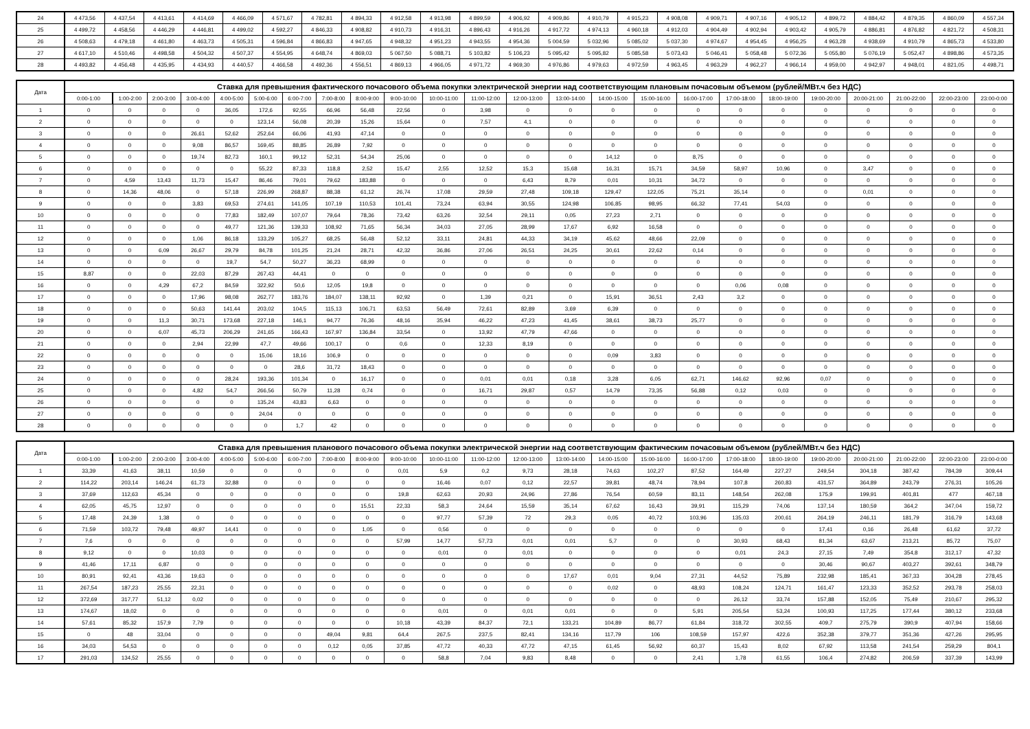| 24 | 4 473,56 | 4 437,54 | 4 413,61 | 4 414,69 | 4 466,09 | 4 571,67 | 4 782,81 | 4 894,33 | 4 912,58 | 4 913,98 | 4 899,59 | 4 906,92 | 4 909,86 | 4 910,79 | 4 915,23 | 4 908,08 | 4 909,71 | 4 907,16 | 4 905,12 | 4 899,72 | 4 884,42 | 4 879,35 | 4 860,09 | 4 557,34 |
| 25 | 4 499,72 | 4 458,56 | 4 446,29 | 4 446,81 | 4 499,02 | 4 592,27 | 4 846,33 | 4 908,82 | 4 910,73 | 4 916,31 | 4 896,43 | 4 916,26 | 4 917,72 | 4 974,13 | 4 960,18 | 4 912,03 | 4 904,49 | 4 902,94 | 4 903,42 | 4 905,79 | 4 886,81 | 4 876,82 | 4 821,72 | 4 508,31 |
| 26 | 4 508,63 | 4 479,18 | 4 461,80 | 4 463,73 | 4 505,31 | 4 596,84 | 4 866,83 | 4 947,65 | 4 948,32 | 4 951,23 | 4 943,55 | 4 954,36 | 5 004,59 | 5 032,96 | 5 085,02 | 5 037,30 | 4 974,67 | 4 954,45 | 4 956,25 | 4 963,28 | 4 938,69 | 4 910,79 | 4 865,73 | 4 533,80 |
| 27 | 4 617,10 | 4 510,46 | 4 498,58 | 4 504,32 | 4 507,37 | 4 554,95 | 4 648,74 | 4 869,03 | 5 067,50 | 5 088,71 | 5 103,82 | 5 106,23 | 5 095,42 | 5 095,82 | 5 085,58 | 5 073,43 | 5 046,41 | 5 058,48 | 5 072,36 | 5 055,80 | 5 076,19 | 5 052,47 | 4 898,86 | 4 573,35 |
| 28 | 4 493,82 | 4 456,48 | 4 435,95 | 4 434,93 | 4 440,57 | 4 466,58 | 4 492,36 | 4 556,51 | 4 869,13 | 4 966,05 | 4 971,72 | 4 969,30 | 4 976,86 | 4 979,63 | 4 972,59 | 4 963,45 | 4 963,29 | 4 962,27 | 4 966,14 | 4 959,00 | 4 942,97 | 4 948,01 | 4 821,05 | 4 498,71 |
| Дата | Ставка для превышения фактического почасового объема покупки электрической энергии над соответствующим плановым почасовым объемом (рублей/МВт.ч без НДС) | | | | | | | | | | | | | | | | | | | | | | | |
| --- | --- | --- | --- | --- | --- | --- | --- | --- | --- | --- | --- | --- | --- | --- | --- | --- | --- | --- | --- | --- | --- | --- | --- | --- |
| | 0:00-1:00 | 1:00-2:00 | 2:00-3:00 | 3:00-4:00 | 4:00-5:00 | 5:00-6:00 | 6:00-7:00 | 7:00-8:00 | 8:00-9:00 | 9:00-10:00 | 10:00-11:00 | 11:00-12:00 | 12:00-13:00 | 13:00-14:00 | 14:00-15:00 | 15:00-16:00 | 16:00-17:00 | 17:00-18:00 | 18:00-19:00 | 19:00-20:00 | 20:00-21:00 | 21:00-22:00 | 22:00-23:00 | 23:00-0:00 |
| 1 | 0 | 0 | 0 | 0 | 36,05 | 172,6 | 92,55 | 66,96 | 56,48 | 22,56 | 0 | 3,98 | 0 | 0 | 0 | 0 | 0 | 0 | 0 | 0 | 0 | 0 | 0 | 0 |
| 2 | 0 | 0 | 0 | 0 | 0 | 123,14 | 56,08 | 20,39 | 15,26 | 15,64 | 0 | 7,57 | 4,1 | 0 | 0 | 0 | 0 | 0 | 0 | 0 | 0 | 0 | 0 | 0 |
| 3 | 0 | 0 | 0 | 26,61 | 52,62 | 252,64 | 66,06 | 41,93 | 47,14 | 0 | 0 | 0 | 0 | 0 | 0 | 0 | 0 | 0 | 0 | 0 | 0 | 0 | 0 | 0 |
| 4 | 0 | 0 | 0 | 9,08 | 86,57 | 169,45 | 88,85 | 26,89 | 7,92 | 0 | 0 | 0 | 0 | 0 | 0 | 0 | 0 | 0 | 0 | 0 | 0 | 0 | 0 | 0 |
| 5 | 0 | 0 | 0 | 19,74 | 82,73 | 160,1 | 99,12 | 52,31 | 54,34 | 25,06 | 0 | 0 | 0 | 0 | 14,12 | 0 | 8,75 | 0 | 0 | 0 | 0 | 0 | 0 | 0 |
| 6 | 0 | 0 | 0 | 0 | 0 | 55,22 | 87,33 | 118,8 | 2,52 | 15,47 | 2,55 | 12,52 | 15,3 | 15,68 | 16,31 | 15,71 | 34,59 | 58,97 | 10,96 | 0 | 3,47 | 0 | 0 | 0 |
| 7 | 0 | 4,59 | 13,43 | 11,73 | 15,47 | 86,46 | 79,01 | 79,62 | 183,88 | 0 | 0 | 0 | 6,43 | 8,79 | 0,01 | 10,31 | 34,72 | 0 | 0 | 0 | 0 | 0 | 0 | 0 |
| 8 | 0 | 14,36 | 48,06 | 0 | 57,18 | 226,99 | 268,87 | 88,38 | 61,12 | 26,74 | 17,08 | 29,59 | 27,48 | 109,18 | 129,47 | 122,05 | 75,21 | 35,14 | 0 | 0 | 0,01 | 0 | 0 | 0 |
| 9 | 0 | 0 | 0 | 3,83 | 69,53 | 274,61 | 141,05 | 107,19 | 110,53 | 101,41 | 73,24 | 63,94 | 30,55 | 124,98 | 106,85 | 98,95 | 66,32 | 77,41 | 54,03 | 0 | 0 | 0 | 0 | 0 |
| 10 | 0 | 0 | 0 | 0 | 77,83 | 182,49 | 107,07 | 79,64 | 78,36 | 73,42 | 63,26 | 32,54 | 29,11 | 0,05 | 27,23 | 2,71 | 0 | 0 | 0 | 0 | 0 | 0 | 0 | 0 |
| 11 | 0 | 0 | 0 | 0 | 49,77 | 121,36 | 139,33 | 108,92 | 71,65 | 56,34 | 34,03 | 27,05 | 28,99 | 17,67 | 6,92 | 16,58 | 0 | 0 | 0 | 0 | 0 | 0 | 0 | 0 |
| 12 | 0 | 0 | 0 | 1,06 | 86,18 | 133,29 | 105,27 | 68,25 | 56,48 | 52,12 | 33,11 | 24,81 | 44,33 | 34,19 | 45,62 | 48,66 | 22,09 | 0 | 0 | 0 | 0 | 0 | 0 | 0 |
| 13 | 0 | 0 | 6,09 | 26,67 | 29,79 | 84,78 | 101,25 | 21,24 | 28,71 | 42,32 | 36,86 | 27,06 | 26,51 | 24,25 | 30,61 | 22,62 | 0,14 | 0 | 0 | 0 | 0 | 0 | 0 | 0 |
| 14 | 0 | 0 | 0 | 0 | 19,7 | 54,7 | 50,27 | 36,23 | 68,99 | 0 | 0 | 0 | 0 | 0 | 0 | 0 | 0 | 0 | 0 | 0 | 0 | 0 | 0 | 0 |
| 15 | 8,87 | 0 | 0 | 22,03 | 87,29 | 267,43 | 44,41 | 0 | 0 | 0 | 0 | 0 | 0 | 0 | 0 | 0 | 0 | 0 | 0 | 0 | 0 | 0 | 0 | 0 |
| 16 | 0 | 0 | 4,29 | 67,2 | 84,59 | 322,92 | 50,6 | 12,05 | 19,8 | 0 | 0 | 0 | 0 | 0 | 0 | 0 | 0 | 0,06 | 0,08 | 0 | 0 | 0 | 0 | 0 |
| 17 | 0 | 0 | 0 | 17,96 | 98,08 | 262,77 | 183,76 | 184,07 | 138,11 | 92,92 | 0 | 1,39 | 0,21 | 0 | 15,91 | 36,51 | 2,43 | 3,2 | 0 | 0 | 0 | 0 | 0 | 0 |
| 18 | 0 | 0 | 0 | 50,63 | 141,44 | 203,02 | 104,5 | 115,13 | 106,71 | 63,53 | 56,49 | 72,61 | 82,89 | 3,69 | 6,39 | 0 | 0 | 0 | 0 | 0 | 0 | 0 | 0 | 0 |
| 19 | 0 | 0 | 11,3 | 30,71 | 173,68 | 227,18 | 146,1 | 94,77 | 76,36 | 48,16 | 35,94 | 46,22 | 47,23 | 41,45 | 38,61 | 38,73 | 25,77 | 0 | 0 | 0 | 0 | 0 | 0 | 0 |
| 20 | 0 | 0 | 6,07 | 45,73 | 206,29 | 241,65 | 166,43 | 167,97 | 136,84 | 33,54 | 0 | 13,92 | 47,79 | 47,66 | 0 | 0 | 0 | 0 | 0 | 0 | 0 | 0 | 0 | 0 |
| 21 | 0 | 0 | 0 | 2,94 | 22,99 | 47,7 | 49,66 | 100,17 | 0 | 0,6 | 0 | 12,33 | 8,19 | 0 | 0 | 0 | 0 | 0 | 0 | 0 | 0 | 0 | 0 | 0 |
| 22 | 0 | 0 | 0 | 0 | 0 | 15,06 | 18,16 | 106,9 | 0 | 0 | 0 | 0 | 0 | 0 | 0,09 | 3,83 | 0 | 0 | 0 | 0 | 0 | 0 | 0 | 0 |
| 23 | 0 | 0 | 0 | 0 | 0 | 0 | 28,6 | 31,72 | 18,43 | 0 | 0 | 0 | 0 | 0 | 0 | 0 | 0 | 0 | 0 | 0 | 0 | 0 | 0 | 0 |
| 24 | 0 | 0 | 0 | 0 | 28,24 | 193,36 | 101,34 | 0 | 16,17 | 0 | 0 | 0,01 | 0,01 | 0,18 | 3,28 | 6,05 | 62,71 | 146,62 | 92,96 | 0,07 | 0 | 0 | 0 | 0 |
| 25 | 0 | 0 | 0 | 4,82 | 54,7 | 266,56 | 50,79 | 11,28 | 0,74 | 0 | 0 | 16,71 | 29,87 | 0,57 | 14,79 | 73,35 | 56,88 | 0,12 | 0,03 | 0 | 0 | 0 | 0 | 0 |
| 26 | 0 | 0 | 0 | 0 | 0 | 135,24 | 43,83 | 6,63 | 0 | 0 | 0 | 0 | 0 | 0 | 0 | 0 | 0 | 0 | 0 | 0 | 0 | 0 | 0 | 0 |
| 27 | 0 | 0 | 0 | 0 | 0 | 24,04 | 0 | 0 | 0 | 0 | 0 | 0 | 0 | 0 | 0 | 0 | 0 | 0 | 0 | 0 | 0 | 0 | 0 | 0 |
| 28 | 0 | 0 | 0 | 0 | 0 | 0 | 1,7 | 42 | 0 | 0 | 0 | 0 | 0 | 0 | 0 | 0 | 0 | 0 | 0 | 0 | 0 | 0 | 0 | 0 |
| Дата | Ставка для превышения планового почасового объема покупки электрической энергии над соответствующим фактическим почасовым объемом (рублей/МВт.ч без НДС) | | | | | | | | | | | | | | | | | | | | | | | |
| --- | --- | --- | --- | --- | --- | --- | --- | --- | --- | --- | --- | --- | --- | --- | --- | --- | --- | --- | --- | --- | --- | --- | --- | --- |
| | 0:00-1:00 | 1:00-2:00 | 2:00-3:00 | 3:00-4:00 | 4:00-5:00 | 5:00-6:00 | 6:00-7:00 | 7:00-8:00 | 8:00-9:00 | 9:00-10:00 | 10:00-11:00 | 11:00-12:00 | 12:00-13:00 | 13:00-14:00 | 14:00-15:00 | 15:00-16:00 | 16:00-17:00 | 17:00-18:00 | 18:00-19:00 | 19:00-20:00 | 20:00-21:00 | 21:00-22:00 | 22:00-23:00 | 23:00-0:00 |
| 1 | 33,39 | 41,63 | 38,11 | 10,59 | 0 | 0 | 0 | 0 | 0 | 0,01 | 5,9 | 0,2 | 9,73 | 28,18 | 74,63 | 102,27 | 87,52 | 164,49 | 227,27 | 249,54 | 304,18 | 387,42 | 784,39 | 309,44 |
| 2 | 114,22 | 203,14 | 146,24 | 61,73 | 32,88 | 0 | 0 | 0 | 0 | 0 | 16,46 | 0,07 | 0,12 | 22,57 | 39,81 | 48,74 | 78,94 | 107,8 | 260,83 | 431,57 | 364,89 | 243,79 | 276,31 | 105,26 |
| 3 | 37,69 | 112,63 | 45,34 | 0 | 0 | 0 | 0 | 0 | 0 | 19,8 | 62,63 | 20,93 | 24,96 | 27,86 | 76,54 | 60,59 | 83,11 | 148,54 | 262,08 | 175,9 | 199,91 | 401,81 | 477 | 467,18 |
| 4 | 62,05 | 45,75 | 12,97 | 0 | 0 | 0 | 0 | 0 | 15,51 | 22,33 | 58,3 | 24,64 | 15,59 | 35,14 | 67,62 | 16,43 | 39,91 | 115,29 | 74,06 | 137,14 | 180,59 | 364,2 | 347,04 | 159,72 |
| 5 | 17,48 | 24,39 | 1,38 | 0 | 0 | 0 | 0 | 0 | 0 | 0 | 97,77 | 57,39 | 72 | 29,3 | 0,05 | 40,72 | 103,96 | 135,03 | 200,61 | 264,19 | 246,11 | 181,79 | 316,79 | 143,68 |
| 6 | 71,59 | 103,72 | 79,48 | 49,97 | 14,41 | 0 | 0 | 0 | 1,05 | 0 | 0,56 | 0 | 0 | 0 | 0 | 0 | 0 | 0 | 0 | 17,41 | 0,16 | 26,48 | 61,62 | 37,72 |
| 7 | 7,6 | 0 | 0 | 0 | 0 | 0 | 0 | 0 | 0 | 57,99 | 14,77 | 57,73 | 0,01 | 0,01 | 5,7 | 0 | 0 | 30,93 | 68,43 | 81,34 | 63,67 | 213,21 | 85,72 | 75,07 |
| 8 | 9,12 | 0 | 0 | 10,03 | 0 | 0 | 0 | 0 | 0 | 0 | 0,01 | 0 | 0,01 | 0 | 0 | 0 | 0 | 0,01 | 24,3 | 27,15 | 7,49 | 354,8 | 312,17 | 47,32 |
| 9 | 41,46 | 17,11 | 6,87 | 0 | 0 | 0 | 0 | 0 | 0 | 0 | 0 | 0 | 0 | 0 | 0 | 0 | 0 | 0 | 0 | 30,46 | 90,67 | 403,27 | 392,61 | 348,79 |
| 10 | 80,91 | 92,41 | 43,36 | 19,63 | 0 | 0 | 0 | 0 | 0 | 0 | 0 | 0 | 0 | 17,67 | 0,01 | 9,04 | 27,31 | 44,52 | 75,89 | 232,98 | 185,41 | 367,33 | 304,28 | 278,45 |
| 11 | 267,54 | 187,23 | 25,55 | 22,31 | 0 | 0 | 0 | 0 | 0 | 0 | 0 | 0 | 0 | 0 | 0,02 | 0 | 48,93 | 108,24 | 124,71 | 161,47 | 123,33 | 352,52 | 293,78 | 258,03 |
| 12 | 372,69 | 317,77 | 51,12 | 0,02 | 0 | 0 | 0 | 0 | 0 | 0 | 0 | 0 | 0 | 0 | 0 | 0 | 0 | 26,12 | 33,74 | 157,88 | 152,05 | 75,49 | 210,67 | 295,32 |
| 13 | 174,67 | 18,02 | 0 | 0 | 0 | 0 | 0 | 0 | 0 | 0 | 0,01 | 0 | 0,01 | 0,01 | 0 | 0 | 5,91 | 205,54 | 53,24 | 100,93 | 117,25 | 177,44 | 380,12 | 233,68 |
| 14 | 57,61 | 85,32 | 157,9 | 7,79 | 0 | 0 | 0 | 0 | 0 | 10,18 | 43,39 | 84,37 | 72,1 | 133,21 | 104,89 | 86,77 | 61,84 | 318,72 | 302,55 | 409,7 | 275,79 | 390,9 | 407,94 | 158,66 |
| 15 | 0 | 48 | 33,04 | 0 | 0 | 0 | 0 | 49,04 | 9,81 | 64,4 | 267,5 | 237,5 | 82,41 | 134,16 | 117,79 | 106 | 108,59 | 157,97 | 422,6 | 352,38 | 379,77 | 351,36 | 427,26 | 295,95 |
| 16 | 34,03 | 54,53 | 0 | 0 | 0 | 0 | 0 | 0,12 | 0,05 | 37,85 | 47,72 | 40,33 | 47,72 | 47,15 | 61,45 | 56,92 | 60,37 | 15,43 | 8,02 | 67,92 | 113,58 | 241,54 | 259,29 | 804,1 |
| 17 | 291,03 | 134,52 | 25,55 | 0 | 0 | 0 | 0 | 0 | 0 | 0 | 58,8 | 7,04 | 9,83 | 8,48 | 0 | 0 | 2,41 | 1,78 | 61,55 | 106,4 | 274,82 | 206,59 | 337,39 | 143,99 |